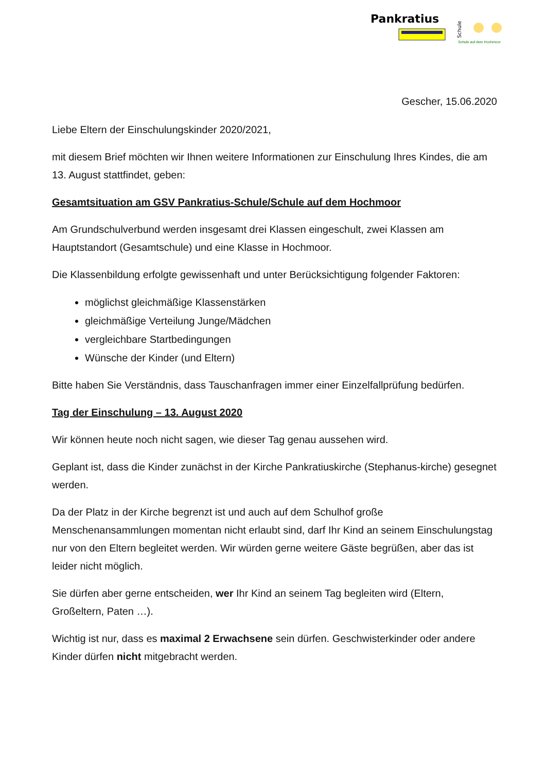Pankratius
Schule
Schule auf dem Hochmoor
Gescher, 15.06.2020
Liebe Eltern der Einschulungskinder 2020/2021,
mit diesem Brief möchten wir Ihnen weitere Informationen zur Einschulung Ihres Kindes, die am 13. August stattfindet, geben:
Gesamtsituation am GSV Pankratius-Schule/Schule auf dem Hochmoor
Am Grundschulverbund werden insgesamt drei Klassen eingeschult, zwei Klassen am Hauptstandort (Gesamtschule) und eine Klasse in Hochmoor.
Die Klassenbildung erfolgte gewissenhaft und unter Berücksichtigung folgender Faktoren:
möglichst gleichmäßige Klassenstärken
gleichmäßige Verteilung Junge/Mädchen
vergleichbare Startbedingungen
Wünsche der Kinder (und Eltern)
Bitte haben Sie Verständnis, dass Tauschanfragen immer einer Einzelfallprüfung bedürfen.
Tag der Einschulung – 13. August 2020
Wir können heute noch nicht sagen, wie dieser Tag genau aussehen wird.
Geplant ist, dass die Kinder zunächst in der Kirche Pankratiuskirche (Stephanus-kirche) gesegnet werden.
Da der Platz in der Kirche begrenzt ist und auch auf dem Schulhof große Menschenansammlungen momentan nicht erlaubt sind, darf Ihr Kind an seinem Einschulungstag nur von den Eltern begleitet werden. Wir würden gerne weitere Gäste begrüßen, aber das ist leider nicht möglich.
Sie dürfen aber gerne entscheiden, wer Ihr Kind an seinem Tag begleiten wird (Eltern, Großeltern, Paten …).
Wichtig ist nur, dass es maximal 2 Erwachsene sein dürfen. Geschwisterkinder oder andere Kinder dürfen nicht mitgebracht werden.